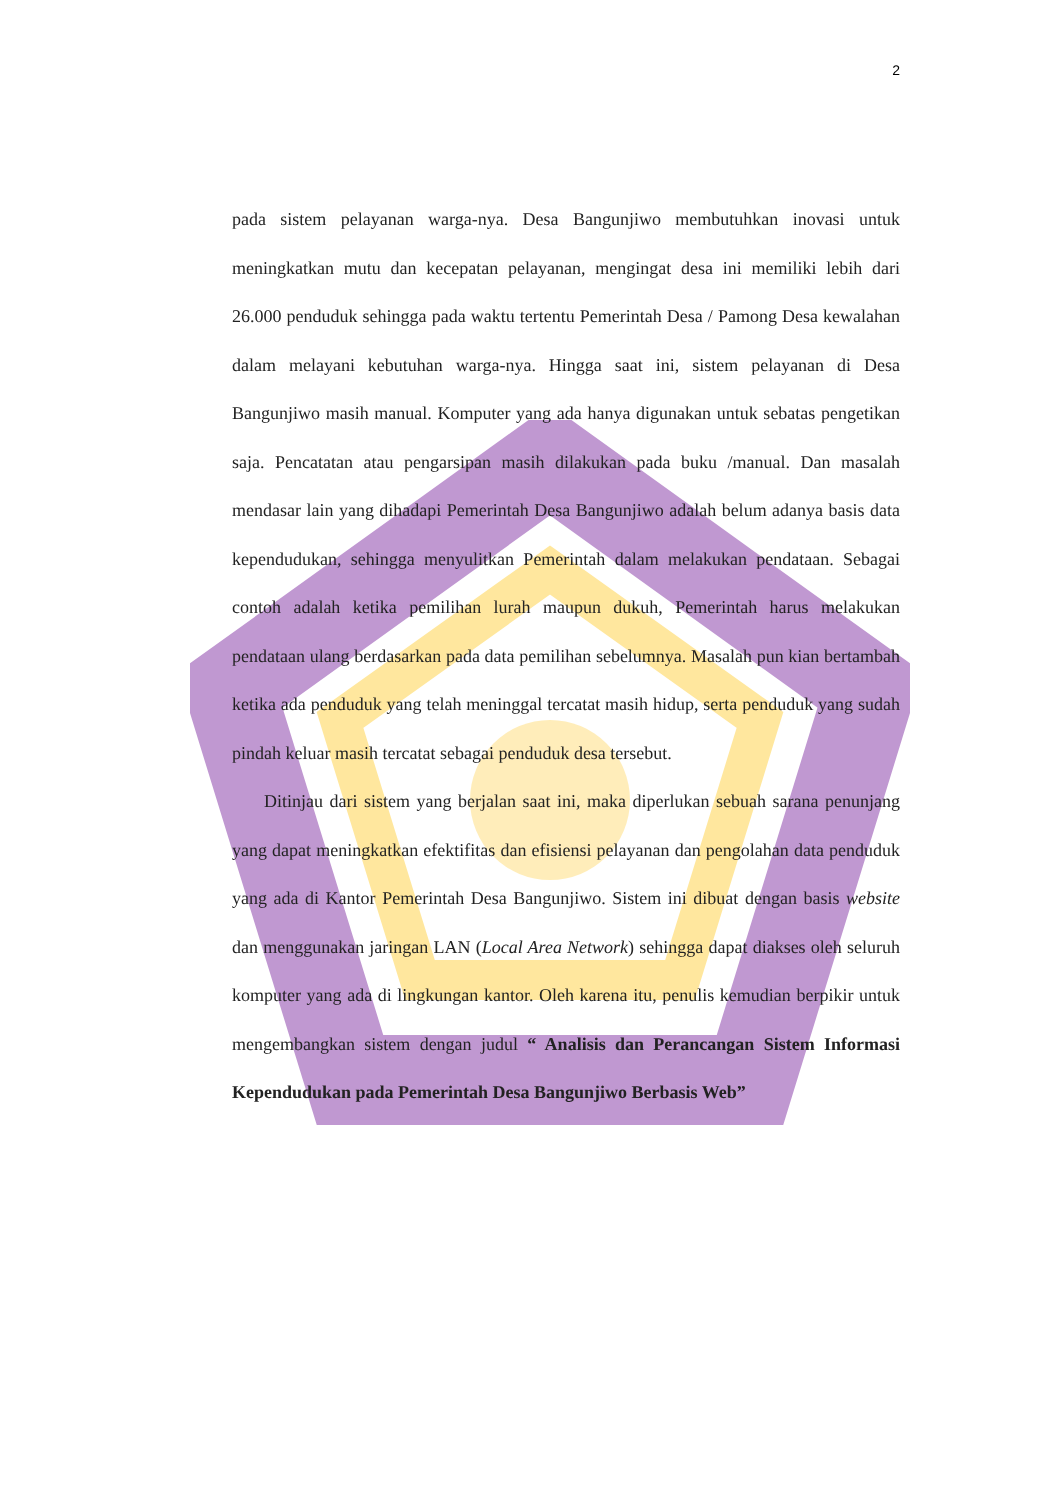2
pada sistem pelayanan warga-nya. Desa Bangunjiwo membutuhkan inovasi untuk meningkatkan mutu dan kecepatan pelayanan, mengingat desa ini memiliki lebih dari 26.000 penduduk sehingga pada waktu tertentu Pemerintah Desa / Pamong Desa kewalahan dalam melayani kebutuhan warga-nya. Hingga saat ini, sistem pelayanan di Desa Bangunjiwo masih manual. Komputer yang ada hanya digunakan untuk sebatas pengetikan saja. Pencatatan atau pengarsipan masih dilakukan pada buku /manual. Dan masalah mendasar lain yang dihadapi Pemerintah Desa Bangunjiwo adalah belum adanya basis data kependudukan, sehingga menyulitkan Pemerintah dalam melakukan pendataan. Sebagai contoh adalah ketika pemilihan lurah maupun dukuh, Pemerintah harus melakukan pendataan ulang berdasarkan pada data pemilihan sebelumnya. Masalah pun kian bertambah ketika ada penduduk yang telah meninggal tercatat masih hidup, serta penduduk yang sudah pindah keluar masih tercatat sebagai penduduk desa tersebut.
Ditinjau dari sistem yang berjalan saat ini, maka diperlukan sebuah sarana penunjang yang dapat meningkatkan efektifitas dan efisiensi pelayanan dan pengolahan data penduduk yang ada di Kantor Pemerintah Desa Bangunjiwo. Sistem ini dibuat dengan basis website dan menggunakan jaringan LAN (Local Area Network) sehingga dapat diakses oleh seluruh komputer yang ada di lingkungan kantor. Oleh karena itu, penulis kemudian berpikir untuk mengembangkan sistem dengan judul “ Analisis dan Perancangan Sistem Informasi Kependudukan pada Pemerintah Desa Bangunjiwo Berbasis Web”